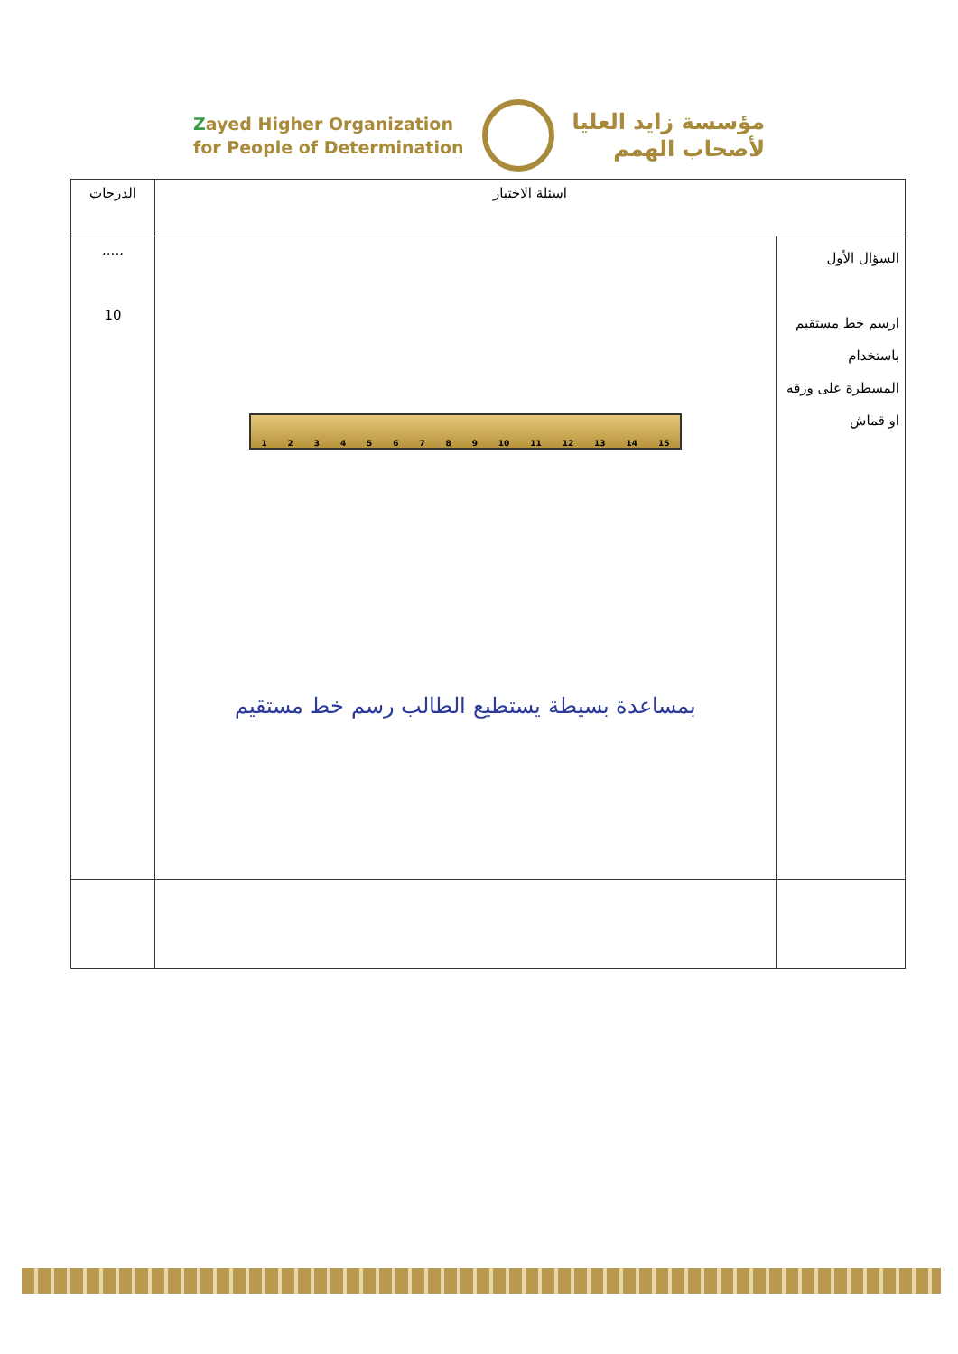Zayed Higher Organization
for People of Determination
مؤسسة زايد العليا
لأصحاب الهمم
| اسئلة الاختبار | | الدرجات |
| --- | --- | --- |
| السؤال الأول ارسم خط مستقيم باستخدام المسطرة على ورقه او قماش | 1 2 3 4 5 6 7 8 9 10 11 12 13 14 15 بمساعدة بسيطة يستطيع الطالب رسم خط مستقيم | ..... 10 |